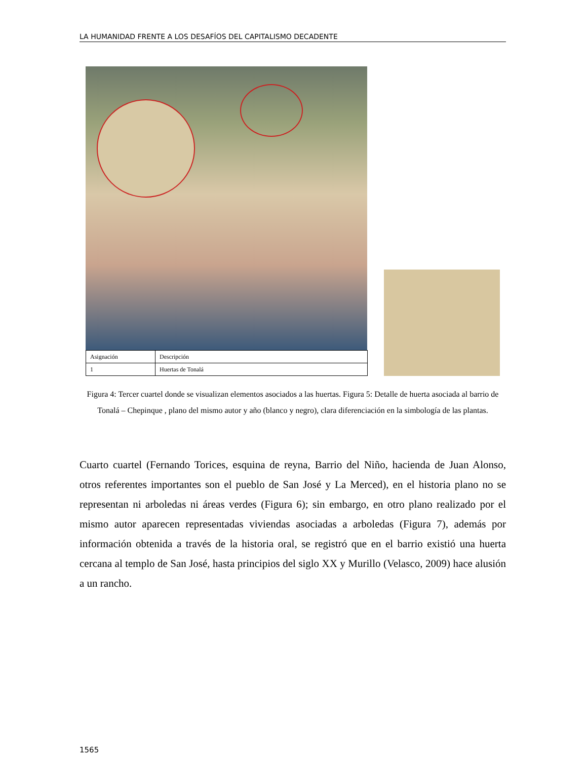LA HUMANIDAD FRENTE A LOS DESAFÍOS DEL CAPITALISMO DECADENTE
| Asignación | Descripción |
| 1 | Huertas de Tonalá |
Figura 4: Tercer cuartel donde se visualizan elementos asociados a las huertas. Figura 5: Detalle de huerta asociada al barrio de Tonalá – Chepinque , plano del mismo autor y año (blanco y negro), clara diferenciación en la simbología de las plantas.
Cuarto cuartel (Fernando Torices, esquina de reyna, Barrio del Niño, hacienda de Juan Alonso, otros referentes importantes son el pueblo de San José y La Merced), en el historia plano no se representan ni arboledas ni áreas verdes (Figura 6); sin embargo, en otro plano realizado por el mismo autor aparecen representadas viviendas asociadas a arboledas (Figura 7), además por información obtenida a través de la historia oral, se registró que en el barrio existió una huerta cercana al templo de San José, hasta principios del siglo XX y Murillo (Velasco, 2009) hace alusión a un rancho.
1565